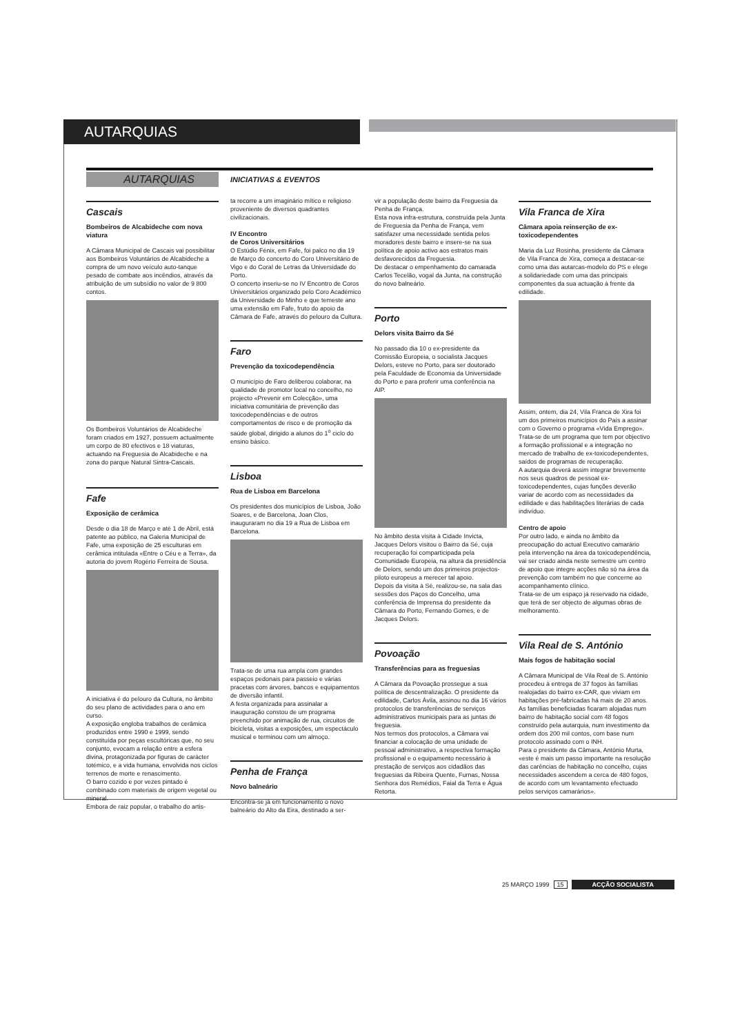AUTARQUIAS
AUTARQUIAS
INICIATIVAS & EVENTOS
Cascais
Bombeiros de Alcabideche com nova viatura
A Câmara Municipal de Cascais vai possibilitar aos Bombeiros Voluntários de Alcabideche a compra de um novo veículo auto-tanque pesado de combate aos incêndios, através da atribuição de um subsídio no valor de 9 800 contos.
Os Bombeiros Voluntários de Alcabideche foram criados em 1927, possuem actualmente um corpo de 80 efectivos e 18 viaturas, actuando na Freguesia de Alcabideche e na zona do parque Natural Sintra-Cascais.
Fafe
Exposição de cerâmica
Desde o dia 18 de Março e até 1 de Abril, está patente ao público, na Galeria Municipal de Fafe, uma exposição de 25 esculturas em cerâmica intitulada «Entre o Céu e a Terra», da autoria do jovem Rogério Ferreira de Sousa.
A iniciativa é do pelouro da Cultura, no âmbito do seu plano de actividades para o ano em curso.
A exposição engloba trabalhos de cerâmica produzidos entre 1990 e 1999, sendo constituída por peças escultóricas que, no seu conjunto, evocam a relação entre a esfera divina, protagonizada por figuras de carácter totémico, e a vida humana, envolvida nos ciclos terrenos de morte e renascimento.
O barro cozido e por vezes pintado é combinado com materiais de origem vegetal ou mineral.
Embora de raiz popular, o trabalho do artis-
ta recorre a um imaginário mítico e religioso proveniente de diversos quadrantes civilizacionais.
IV Encontro
de Coros Universitários
O Estúdio Fénix, em Fafe, foi palco no dia 19 de Março do concerto do Coro Universitário de Vigo e do Coral de Letras da Universidade do Porto.
O concerto inseriu-se no IV Encontro de Coros Universitários organizado pelo Coro Académico da Universidade do Minho e que temeste ano uma extensão em Fafe, fruto do apoio da Câmara de Fafe, através do pelouro da Cultura.
Faro
Prevenção da toxicodependência
O município de Faro deliberou colaborar, na qualidade de promotor local no concelho, no projecto «Prevenir em Colecção», uma iniciativa comunitária de prevenção das toxicodependências e de outros comportamentos de risco e de promoção da saúde global, dirigido a alunos do 1<sup>o</sup> ciclo do ensino básico.
Lisboa
Rua de Lisboa em Barcelona
Os presidentes dos municípios de Lisboa, João Soares, e de Barcelona, Joan Clos, inauguraram no dia 19 a Rua de Lisboa em Barcelona.
Trata-se de uma rua ampla com grandes espaços pedonais para passeio e várias pracetas com árvores, bancos e equipamentos de diversão infantil.
A festa organizada para assinalar a inauguração constou de um programa preenchido por animação de rua, circuitos de bicicleta, visitas a exposições, um espectáculo musical e terminou com um almoço.
Penha de França
Novo balneário
Encontra-se já em funcionamento o novo balneário do Alto da Eira, destinado a ser-
vir a população deste bairro da Freguesia da Penha de França.
Esta nova infra-estrutura, construída pela Junta de Freguesia da Penha de França, vem satisfazer uma necessidade sentida pelos moradores deste bairro e insere-se na sua política de apoio activo aos estratos mais desfavorecidos da Freguesia.
De destacar o empenhamento do camarada Carlos Tecelão, vogal da Junta, na construção do novo balneário.
Porto
Delors visita Bairro da Sé
No passado dia 10 o ex-presidente da Comissão Europeia, o socialista Jacques Delors, esteve no Porto, para ser doutorado pela Faculdade de Economia da Universidade do Porto e para proferir uma conferência na AIP.
No âmbito desta visita à Cidade Invicta, Jacques Delors visitou o Bairro da Sé, cuja recuperação foi comparticipada pela Comunidade Europeia, na altura da presidência de Delors, sendo um dos primeiros projectos-piloto europeus a merecer tal apoio.
Depois da visita à Sé, realizou-se, na sala das sessões dos Paços do Concelho, uma conferência de Imprensa do presidente da Câmara do Porto, Fernando Gomes, e de Jacques Delors.
Povoação
Transferências para as freguesias
A Câmara da Povoação prossegue a sua política de descentralização. O presidente da edilidade, Carlos Ávila, assinou no dia 16 vários protocolos de transferências de serviços administrativos municipais para as juntas de freguesia.
Nos termos dos protocolos, a Câmara vai financiar a colocação de uma unidade de pessoal administrativo, a respectiva formação profissional e o equipamento necessário à prestação de serviços aos cidadãos das freguesias da Ribeira Quente, Furnas, Nossa Senhora dos Remédios, Faial da Terra e Água Retorta.
Vila Franca de Xira
Câmara apoia reinserção de ex-toxicodependentes
Maria da Luz Rosinha, presidente da Câmara de Vila Franca de Xira, começa a destacar-se como uma das autarcas-modelo do PS e elege a solidariedade com uma das principais componentes da sua actuação à frente da edilidade.
Assim, ontem, dia 24, Vila Franca de Xira foi um dos primeiros municípios do País a assinar com o Governo o programa «Vida Emprego».
Trata-se de um programa que tem por objectivo a formação profissional e a integração no mercado de trabalho de ex-toxicodependentes, saídos de programas de recuperação.
A autarquia deverá assim integrar brevemente nos seus quadros de pessoal ex-toxicodependentes, cujas funções deverão variar de acordo com as necessidades da edilidade e das habilitações literárias de cada indivíduo.
Centro de apoio
Por outro lado, e ainda no âmbito da preocupação do actual Executivo camarário pela intervenção na área da toxicodependência, vai ser criado ainda neste semestre um centro de apoio que integre acções não só na área da prevenção com também no que concerne ao acompanhamento clínico.
Trata-se de um espaço já reservado na cidade, que terá de ser objecto de algumas obras de melhoramento.
Vila Real de S. António
Mais fogos de habitação social
A Câmara Municipal de Vila Real de S. António procedeu à entrega de 37 fogos às famílias realojadas do bairro ex-CAR, que viviam em habitações pré-fabricadas há mais de 20 anos.
As famílias beneficiadas ficaram alojadas num bairro de habitação social com 48 fogos construído pela autarquia, num investimento da ordem dos 200 mil contos, com base num protocolo assinado com o INH.
Para o presidente da Câmara, António Murta, «este é mais um passo importante na resolução das carências de habitação no concelho, cujas necessidades ascendem a cerca de 480 fogos, de acordo com um levantamento efectuado pelos serviços camarários».
25 MARÇO 1999 15 ACÇÃO SOCIALISTA